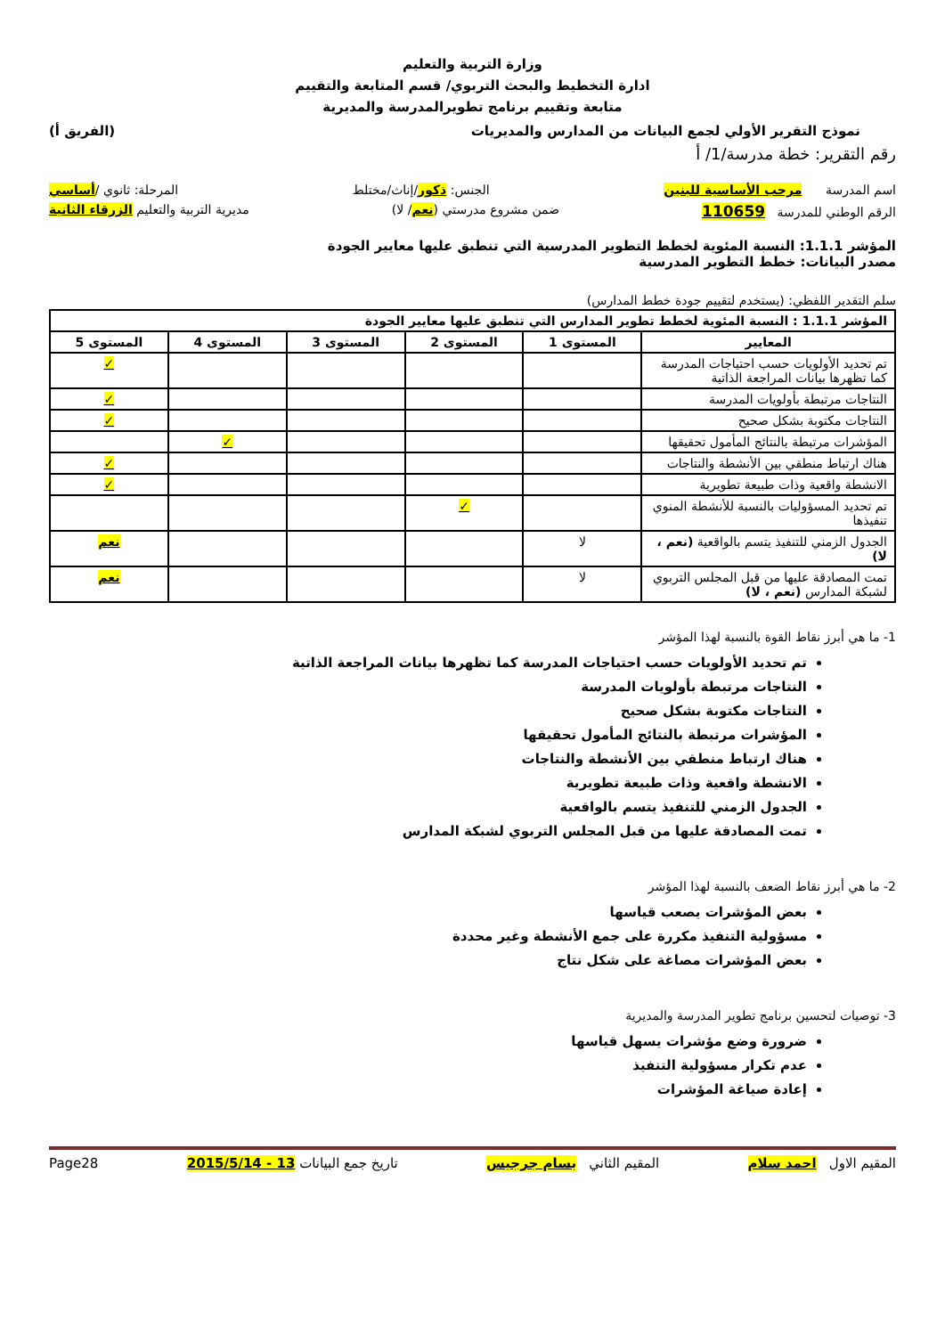وزارة التربية والتعليم
ادارة التخطيط والبحث التربوي/ قسم المتابعة والتقييم
متابعة وتقييم برنامج تطويرالمدرسة والمديرية
نموذج التقرير الأولي لجمع البيانات من المدارس والمديريات (الفريق أ)
رقم التقرير: خطة مدرسة/1/ أ
اسم المدرسة مرحب الأساسية للبنين الجنس: ذكور/إناث/مختلط المرحلة: ثانوي /أساسي
الرقم الوطني للمدرسة 110659 ضمن مشروع مدرستي (نعم/ لا) مديرية التربية والتعليم الزرقاء الثانية
المؤشر 1.1.1: النسبة المئوية لخطط التطوير المدرسية التي تنطبق عليها معايير الجودة
مصدر البيانات: خطط التطوير المدرسية
سلم التقدير اللفظي: (يستخدم لتقييم جودة خطط المدارس)
| المؤشر 1.1.1 : النسبة المئوية لخطط تطوير المدارس التي تنطبق عليها معايير الجودة | | | | | |
| --- | --- | --- | --- | --- | --- |
| المعايير | المستوى 1 | المستوى 2 | المستوى 3 | المستوى 4 | المستوى 5 |
| تم تحديد الأولويات حسب احتياجات المدرسة كما تظهرها بيانات المراجعة الذاتية | | | | | ✓ |
| النتاجات مرتبطة بأولويات المدرسة | | | | | ✓ |
| النتاجات مكتوبة بشكل صحيح | | | | | ✓ |
| المؤشرات مرتبطة بالنتائج المأمول تحقيقها | | | | ✓ | |
| هناك ارتباط منطقي بين الأنشطة والنتاجات | | | | | ✓ |
| الانشطة واقعية وذات طبيعة تطويرية | | | | | ✓ |
| تم تحديد المسؤوليات بالنسبة للأنشطة المنوي تنفيذها | | ✓ | | | |
| الجدول الزمني للتنفيذ يتسم بالواقعية (نعم ، لا) | لا | | | | نعم |
| تمت المصادقة عليها من قبل المجلس التربوي لشبكة المدارس (نعم ، لا) | لا | | | | نعم |
1- ما هي أبرز نقاط القوة بالنسبة لهذا المؤشر
تم تحديد الأولويات حسب احتياجات المدرسة كما تظهرها بيانات المراجعة الذاتية
النتاجات مرتبطة بأولويات المدرسة
النتاجات مكتوبة بشكل صحيح
المؤشرات مرتبطة بالنتائج المأمول تحقيقها
هناك ارتباط منطقي بين الأنشطة والنتاجات
الانشطة واقعية وذات طبيعة تطويرية
الجدول الزمني للتنفيذ يتسم بالواقعية
تمت المصادقة عليها من قبل المجلس التربوي لشبكة المدارس
2- ما هي أبرز نقاط الضعف بالنسبة لهذا المؤشر
بعض المؤشرات يصعب قياسها
مسؤولية التنفيذ مكررة على جمع الأنشطة وغير محددة
بعض المؤشرات مصاغة على شكل نتاج
3- توصيات لتحسين برنامج تطوير المدرسة والمديرية
ضرورة وضع مؤشرات يسهل قياسها
عدم تكرار مسؤولية التنفيذ
إعادة صياغة المؤشرات
المقيم الاول احمد سلام المقيم الثاني بسام جرجيس تاريخ جمع البيانات 13 - 2015/5/14 Page28